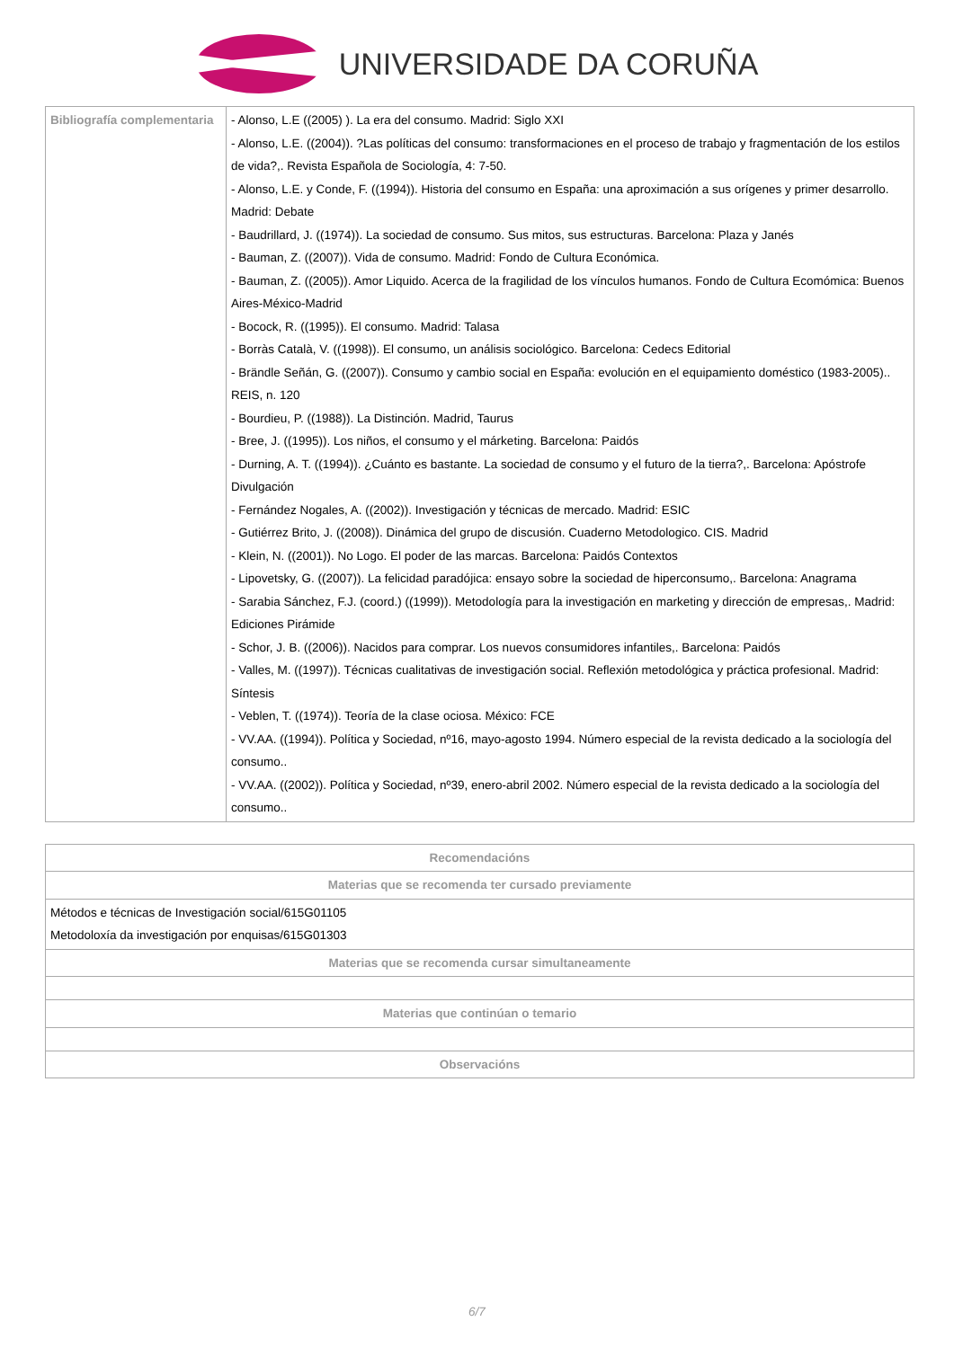UNIVERSIDADE DA CORUÑA
| Bibliografía complementaria | - Alonso, L.E ((2005) ). La era del consumo. Madrid: Siglo XXI - Alonso, L.E. ((2004)). ?Las políticas del consumo: transformaciones en el proceso de trabajo y fragmentación de los estilos de vida?,. Revista Española de Sociología, 4: 7-50. - Alonso, L.E. y Conde, F. ((1994)). Historia del consumo en España: una aproximación a sus orígenes y primer desarrollo. Madrid: Debate - Baudrillard, J. ((1974)). La sociedad de consumo. Sus mitos, sus estructuras. Barcelona: Plaza y Janés - Bauman, Z. ((2007)). Vida de consumo. Madrid: Fondo de Cultura Económica. - Bauman, Z. ((2005)). Amor Liquido. Acerca de la fragilidad de los vínculos humanos. Fondo de Cultura Ecomómica: Buenos Aires-México-Madrid - Bocock, R. ((1995)). El consumo. Madrid: Talasa - Borràs Català, V. ((1998)). El consumo, un análisis sociológico. Barcelona: Cedecs Editorial - Brändle Señán, G. ((2007)). Consumo y cambio social en España: evolución en el equipamiento doméstico (1983-2005).. REIS, n. 120 - Bourdieu, P. ((1988)). La Distinción. Madrid, Taurus - Bree, J. ((1995)). Los niños, el consumo y el márketing. Barcelona: Paidós - Durning, A. T. ((1994)). ¿Cuánto es bastante. La sociedad de consumo y el futuro de la tierra?,. Barcelona: Apóstrofe Divulgación - Fernández Nogales, A. ((2002)). Investigación y técnicas de mercado. Madrid: ESIC - Gutiérrez Brito, J. ((2008)). Dinámica del grupo de discusión. Cuaderno Metodologico. CIS. Madrid - Klein, N. ((2001)). No Logo. El poder de las marcas. Barcelona: Paidós Contextos - Lipovetsky, G. ((2007)). La felicidad paradójica: ensayo sobre la sociedad de hiperconsumo,. Barcelona: Anagrama - Sarabia Sánchez, F.J. (coord.) ((1999)). Metodología para la investigación en marketing y dirección de empresas,. Madrid: Ediciones Pirámide - Schor, J. B. ((2006)). Nacidos para comprar. Los nuevos consumidores infantiles,. Barcelona: Paidós - Valles, M. ((1997)). Técnicas cualitativas de investigación social. Reflexión metodológica y práctica profesional. Madrid: Síntesis - Veblen, T. ((1974)). Teoría de la clase ociosa. México: FCE - VV.AA. ((1994)). Política y Sociedad, nº16, mayo-agosto 1994. Número especial de la revista dedicado a la sociología del consumo.. - VV.AA. ((2002)). Política y Sociedad, nº39, enero-abril 2002. Número especial de la revista dedicado a la sociología del consumo.. |
| Recomendacións |
| --- |
| Materias que se recomenda ter cursado previamente |
| Métodos e técnicas de Investigación social/615G01105 Metodoloxía da investigación por enquisas/615G01303 |
| Materias que se recomenda cursar simultaneamente |
| Materias que continúan o temario |
| Observacións |
6/7